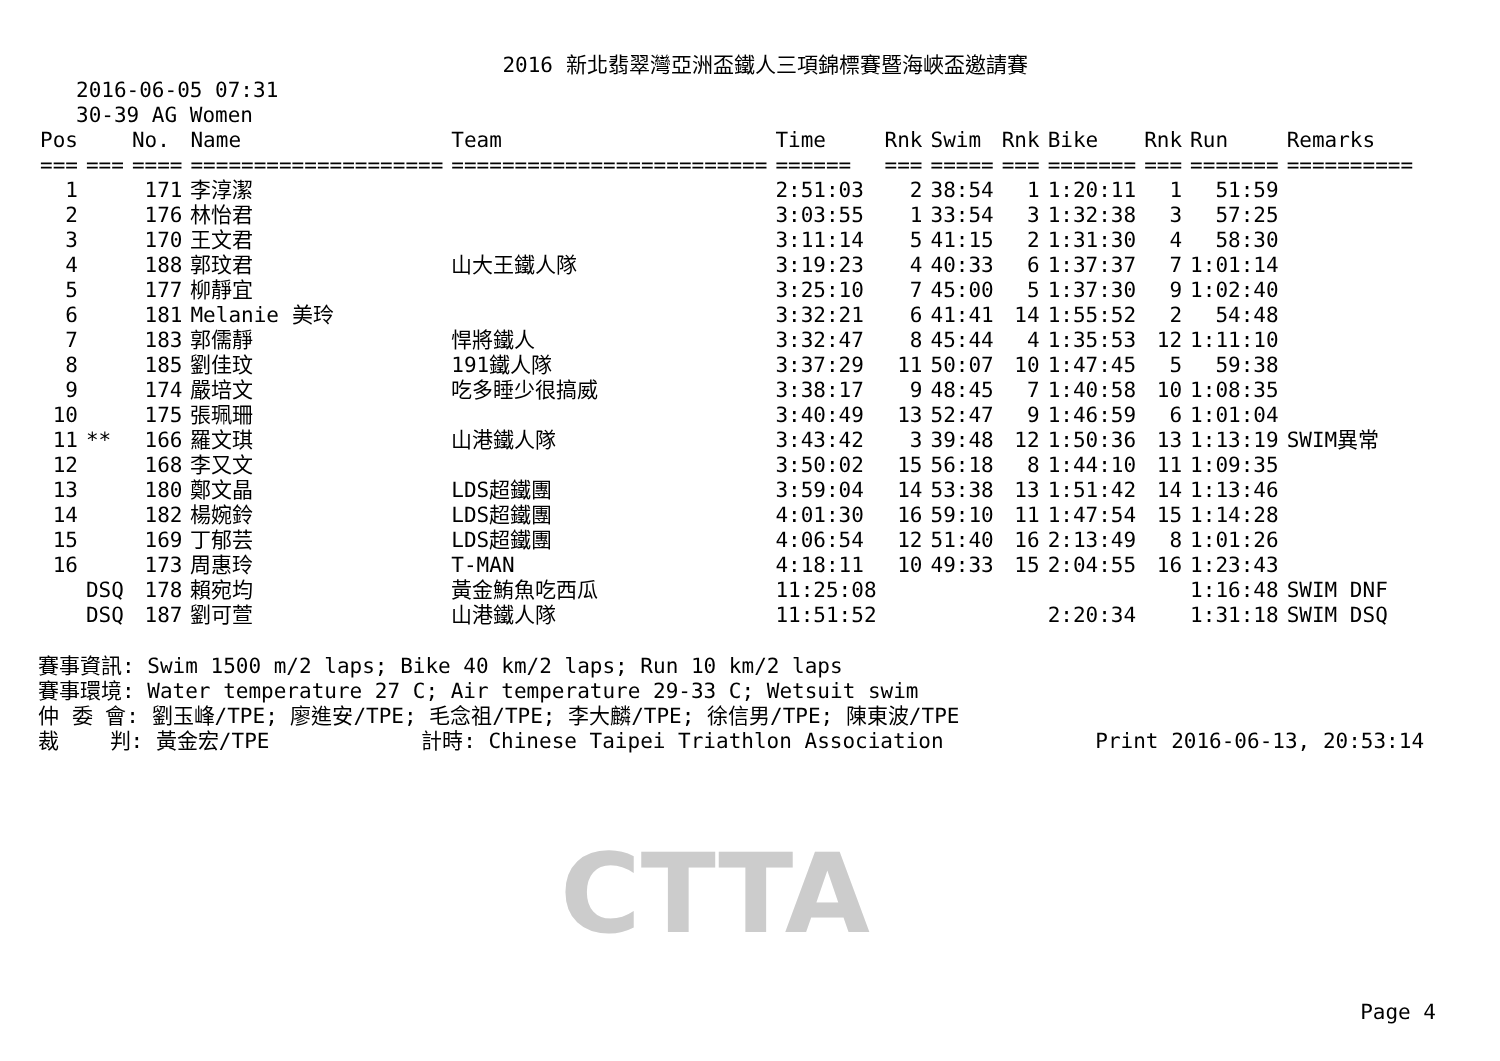2016 新北翡翠灣亞洲盃鐵人三項錦標賽暨海峽盃邀請賽
2016-06-05 07:31
30-39 AG Women
| Pos | | No. | Name | Team | Time | Rnk | Swim | Rnk | Bike | Rnk | Run | Remarks |
| --- | --- | --- | --- | --- | --- | --- | --- | --- | --- | --- | --- | --- |
| === | === | ==== | ==================== | ========================= | ====== | === | ===== | === | ======= | === | ======= | ========== |
| 1 | | 171 | 李淳潔 | | 2:51:03 | 2 | 38:54 | 1 | 1:20:11 | 1 | 51:59 | |
| 2 | | 176 | 林怡君 | | 3:03:55 | 1 | 33:54 | 3 | 1:32:38 | 3 | 57:25 | |
| 3 | | 170 | 王文君 | | 3:11:14 | 5 | 41:15 | 2 | 1:31:30 | 4 | 58:30 | |
| 4 | | 188 | 郭玟君 | 山大王鐵人隊 | 3:19:23 | 4 | 40:33 | 6 | 1:37:37 | 7 | 1:01:14 | |
| 5 | | 177 | 柳靜宜 | | 3:25:10 | 7 | 45:00 | 5 | 1:37:30 | 9 | 1:02:40 | |
| 6 | | 181 | Melanie 美玲 | | 3:32:21 | 6 | 41:41 | 14 | 1:55:52 | 2 | 54:48 | |
| 7 | | 183 | 郭儒靜 | 悍將鐵人 | 3:32:47 | 8 | 45:44 | 4 | 1:35:53 | 12 | 1:11:10 | |
| 8 | | 185 | 劉佳玟 | 191鐵人隊 | 3:37:29 | 11 | 50:07 | 10 | 1:47:45 | 5 | 59:38 | |
| 9 | | 174 | 嚴培文 | 吃多睡少很搞威 | 3:38:17 | 9 | 48:45 | 7 | 1:40:58 | 10 | 1:08:35 | |
| 10 | | 175 | 張珮珊 | | 3:40:49 | 13 | 52:47 | 9 | 1:46:59 | 6 | 1:01:04 | |
| 11 | ** | 166 | 羅文琪 | 山港鐵人隊 | 3:43:42 | 3 | 39:48 | 12 | 1:50:36 | 13 | 1:13:19 | SWIM異常 |
| 12 | | 168 | 李又文 | | 3:50:02 | 15 | 56:18 | 8 | 1:44:10 | 11 | 1:09:35 | |
| 13 | | 180 | 鄭文晶 | LDS超鐵團 | 3:59:04 | 14 | 53:38 | 13 | 1:51:42 | 14 | 1:13:46 | |
| 14 | | 182 | 楊婉鈴 | LDS超鐵團 | 4:01:30 | 16 | 59:10 | 11 | 1:47:54 | 15 | 1:14:28 | |
| 15 | | 169 | 丁郁芸 | LDS超鐵團 | 4:06:54 | 12 | 51:40 | 16 | 2:13:49 | 8 | 1:01:26 | |
| 16 | | 173 | 周惠玲 | T-MAN | 4:18:11 | 10 | 49:33 | 15 | 2:04:55 | 16 | 1:23:43 | |
| | DSQ | 178 | 賴宛均 | 黃金鮪魚吃西瓜 | 11:25:08 | | | | | | 1:16:48 | SWIM DNF |
| | DSQ | 187 | 劉可萱 | 山港鐵人隊 | 11:51:52 | | | | 2:20:34 | | 1:31:18 | SWIM DSQ |
賽事資訊: Swim 1500 m/2 laps; Bike 40 km/2 laps; Run 10 km/2 laps 賽事環境: Water temperature 27 C; Air temperature 29-33 C; Wetsuit swim 仲 委 會: 劉玉峰/TPE; 廖進安/TPE; 毛念祖/TPE; 李大麟/TPE; 徐信男/TPE; 陳東波/TPE 裁 判: 黃金宏/TPE 計時: Chinese Taipei Triathlon Association Print 2016-06-13, 20:53:14
CTTA
Page 4